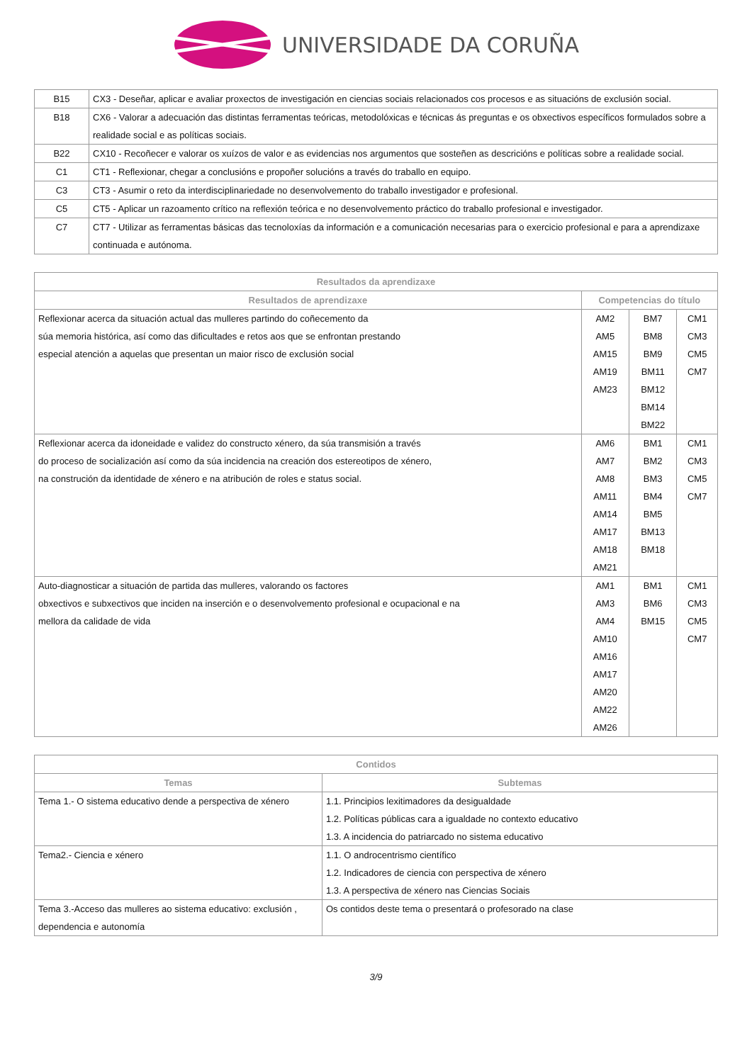UNIVERSIDADE DA CORUÑA
| B15 | CX3 - Deseñar, aplicar e avaliar proxectos de investigación en ciencias sociais relacionados cos procesos e as situacións de exclusión social. |
| B18 | CX6 - Valorar a adecuación das distintas ferramentas teóricas, metodolóxicas e técnicas ás preguntas e os obxectivos específicos formulados sobre a realidade social e as políticas sociais. |
| B22 | CX10 - Recoñecer e valorar os xuízos de valor e as evidencias nos argumentos que sosteñen as descricións e políticas sobre a realidade social. |
| C1 | CT1 - Reflexionar, chegar a conclusións e propoñer solucións a través do traballo en equipo. |
| C3 | CT3 - Asumir o reto da interdisciplinariedade no desenvolvemento do traballo investigador e profesional. |
| C5 | CT5 - Aplicar un razoamento crítico na reflexión teórica e no desenvolvemento práctico do traballo profesional e investigador. |
| C7 | CT7 - Utilizar as ferramentas básicas das tecnoloxías da información e a comunicación necesarias para o exercicio profesional e para a aprendizaxe continuada e autónoma. |
| Resultados da aprendizaxe | | | |
| --- | --- | --- | --- |
| Resultados de aprendizaxe | Competencias do título | | |
| Reflexionar acerca da situación actual das mulleres partindo do coñecemento da súa memoria histórica, así como das dificultades e retos aos que se enfrontan prestando especial atención a aquelas que presentan un maior risco de exclusión social | AM2 AM5 AM15 AM19 AM23 | BM7 BM8 BM9 BM11 BM12 BM14 BM22 | CM1 CM3 CM5 CM7 |
| Reflexionar acerca da idoneidade e validez do constructo xénero, da súa transmisión a través do proceso de socialización así como da súa incidencia na creación dos estereotipos de xénero, na construción da identidade de xénero e na atribución de roles e status social. | AM6 AM7 AM8 AM11 AM14 AM17 AM18 AM21 | BM1 BM2 BM3 BM4 BM5 BM13 BM18 | CM1 CM3 CM5 CM7 |
| Auto-diagnosticar a situación de partida das mulleres, valorando os factores obxectivos e subxectivos que inciden na inserción e o desenvolvemento profesional e ocupacional e na mellora da calidade de vida | AM1 AM3 AM4 AM10 AM16 AM17 AM20 AM22 AM26 | BM1 BM6 BM15 | CM1 CM3 CM5 CM7 |
| Contidos | |
| --- | --- |
| Temas | Subtemas |
| Tema 1.- O sistema educativo dende a perspectiva de xénero | 1.1. Principios lexitimadores da desigualdade 1.2. Políticas públicas cara a igualdade no contexto educativo 1.3. A incidencia do patriarcado no sistema educativo |
| Tema2.- Ciencia e xénero | 1.1. O androcentrismo científico 1.2. Indicadores de ciencia con perspectiva de xénero 1.3. A perspectiva de xénero nas Ciencias Sociais |
| Tema 3.-Acceso das mulleres ao sistema educativo: exclusión , dependencia e autonomía | Os contidos deste tema o presentará o profesorado na clase |
3/9